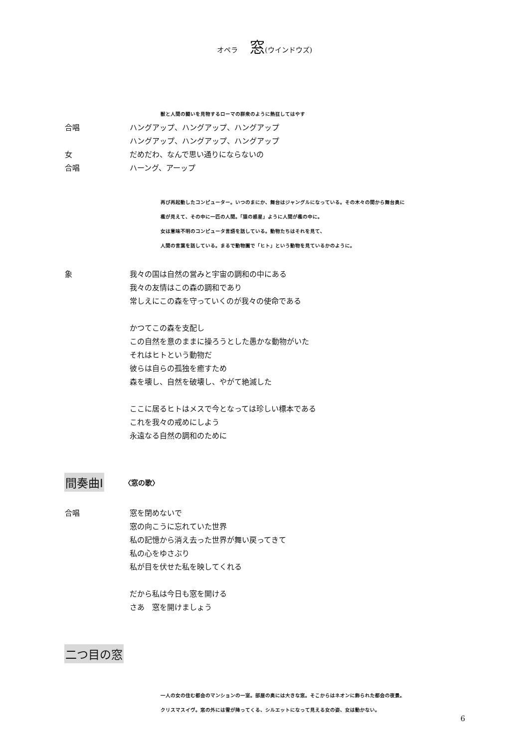オペラ 窓(ウインドウズ)
獣と人間の闘いを見物するローマの群衆のように熱狂してはやす
合唱 ハングアップ、ハングアップ、ハングアップ
ハングアップ、ハングアップ、ハングアップ
女 だめだわ、なんで思い通りにならないの
合唱 ハーング、アーップ
再び再起動したコンピューター。いつのまにか、舞台はジャングルになっている。その木々の間から舞台奥に
檻が見えて、その中に一匹の人間。「猿の惑星」ように人間が檻の中に。
女は意味不明のコンピュータ言語を話している。動物たちはそれを見て、
人間の言葉を話している。まるで動物園で「ヒト」という動物を見ているかのように。
象 我々の国は自然の営みと宇宙の調和の中にある
我々の友情はこの森の調和であり
常しえにこの森を守っていくのが我々の使命である
かつてこの森を支配し
この自然を意のままに操ろうとした愚かな動物がいた
それはヒトという動物だ
彼らは自らの孤独を癒すため
森を壊し、自然を破壊し、やがて絶滅した
ここに居るヒトはメスで今となっては珍しい標本である
これを我々の戒めにしよう
永遠なる自然の調和のために
間奏曲Ⅰ 〈窓の歌〉
合唱 窓を閉めないで
窓の向こうに忘れていた世界
私の記憶から消え去った世界が舞い戻ってきて
私の心をゆさぶり
私が目を伏せた私を映してくれる
だから私は今日も窓を開ける
さあ　窓を開けましょう
二つ目の窓
一人の女の住む都会のマンションの一室。部屋の奥には大きな窓。そこからはネオンに飾られた都会の夜景。
クリスマスイヴ。窓の外には雪が降ってくる、シルエットになって見える女の姿、女は動かない。
6